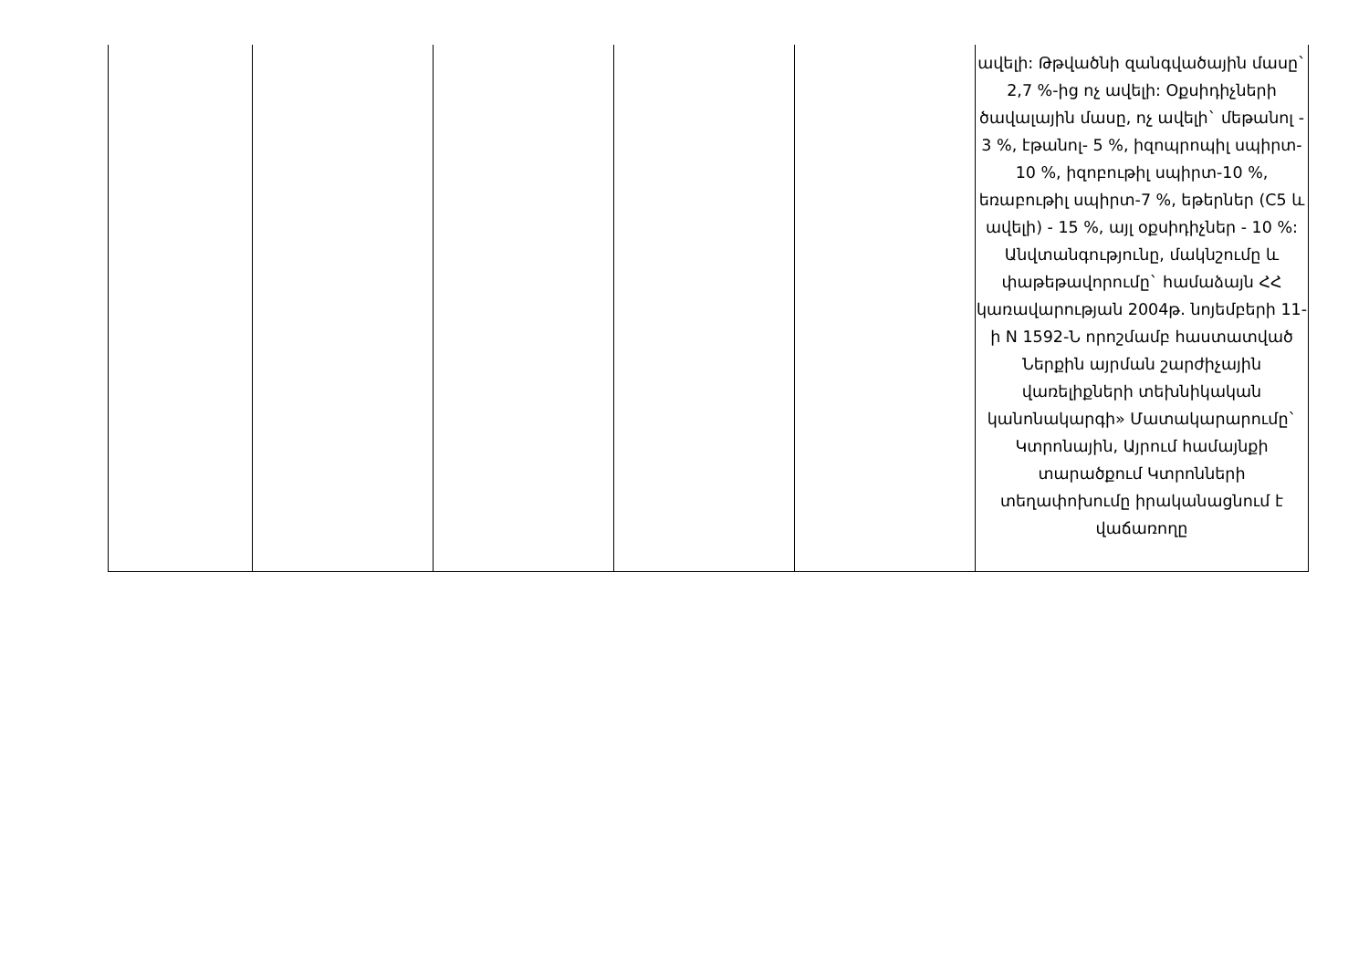| | | | | | ավելի: Թթվածնի զանգվածային մասը` 2,7 %-ից ոչ ավելի: Օքսիդիչների ծավալային մասը, ոչ ավելի` մեթանոլ - 3 %, էթանոլ- 5 %, իզոպրոպիլ սպիրտ- 10 %, իզոբութիլ սպիրտ-10 %, եռաբութիլ սպիրտ-7 %, եթերներ (C5 և ավելի) - 15 %, այլ օքսիդիչներ - 10 %: Անվտանգությունը, մակնշումը և փաթեթավորումը` համաձայն ՀՀ կառավարության 2004թ. նոյեմբերի 11-ի N 1592-Ն որոշմամբ հաստատված Ներքին այրման շարժիչային վառելիքների տեխնիկական կանոնակարգի» Մատակարարումը` Կտրոնային, Այրում համայնքի տարածքում Կտրոնների տեղափոխումը իրականացնում է վաճառողը |